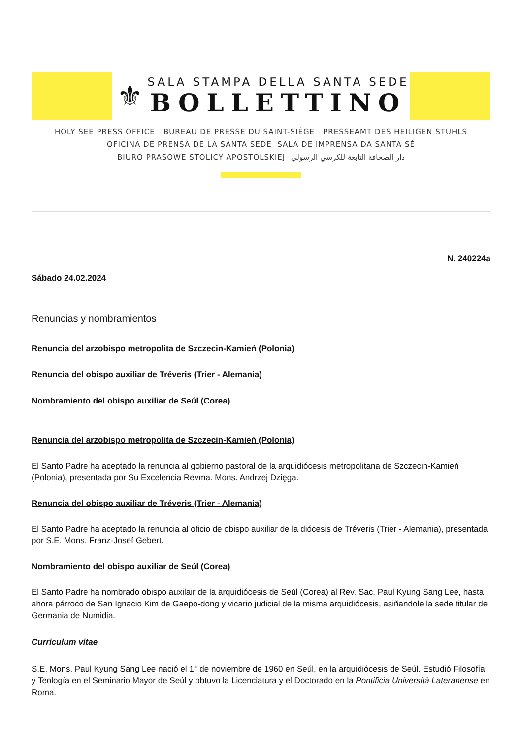⚜
SALA STAMPA DELLA SANTA SEDE
BOLLETTINO
HOLY SEE PRESS OFFICE BUREAU DE PRESSE DU SAINT-SIÈGE PRESSEAMT DES HEILIGEN STUHLS
OFICINA DE PRENSA DE LA SANTA SEDE SALA DE IMPRENSA DA SANTA SÉ
BIURO PRASOWE STOLICY APOSTOLSKIEJ دار الصحافة التابعة للكرسي الرسولي
N. 240224a
Sábado 24.02.2024
Renuncias y nombramientos
Renuncia del arzobispo metropolita de Szczecin-Kamień (Polonia)
Renuncia del obispo auxiliar de Tréveris (Trier - Alemania)
Nombramiento del obispo auxiliar de Seúl (Corea)
Renuncia del arzobispo metropolita de Szczecin-Kamień (Polonia)
El Santo Padre ha aceptado la renuncia al gobierno pastoral de la arquidiócesis metropolitana de Szczecin-Kamień (Polonia), presentada por Su Excelencia Revma. Mons. Andrzej Dzięga.
Renuncia del obispo auxiliar de Tréveris (Trier - Alemania)
El Santo Padre ha aceptado la renuncia al oficio de obispo auxiliar de la diócesis de Tréveris (Trier - Alemania), presentada por S.E. Mons. Franz-Josef Gebert.
Nombramiento del obispo auxiliar de Seúl (Corea)
El Santo Padre ha nombrado obispo auxilair de la arquidiócesis de Seúl (Corea) al Rev. Sac. Paul Kyung Sang Lee, hasta ahora párroco de San Ignacio Kim de Gaepo-dong y vicario judicial de la misma arquidiócesis, asiñandole la sede titular de Germania de Numidia.
Curriculum vitae
S.E. Mons. Paul Kyung Sang Lee nació el 1° de noviembre de 1960 en Seúl, en la arquidiócesis de Seúl. Estudió Filosofía y Teología en el Seminario Mayor de Seúl y obtuvo la Licenciatura y el Doctorado en la Pontificia Università Lateranense en Roma.